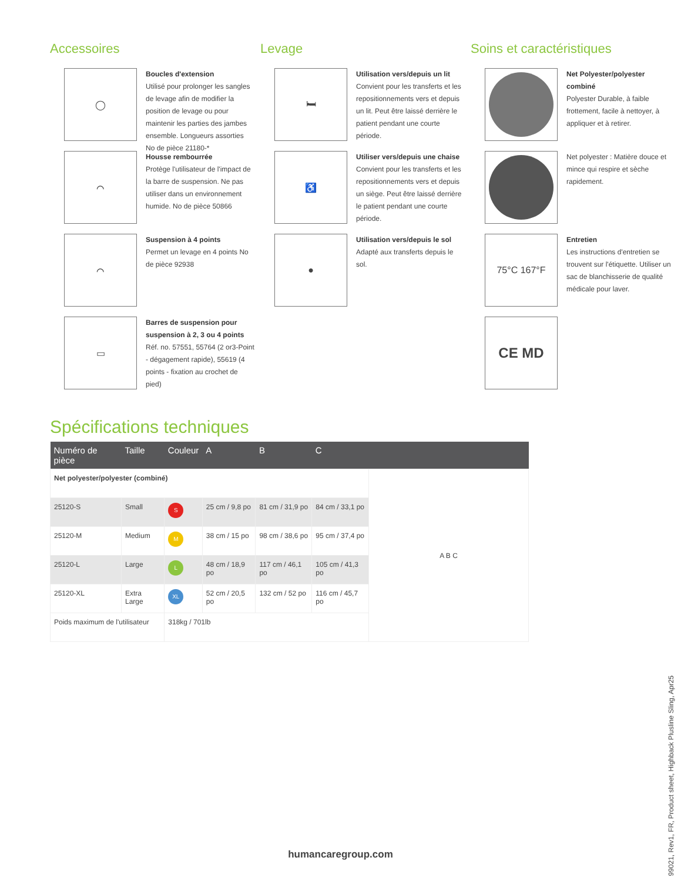Accessoires
◯
Boucles d'extension
Utilisé pour prolonger les sangles de levage afin de modifier la position de levage ou pour maintenir les parties des jambes ensemble. Longueurs assorties No de pièce 21180-*
⌒
Housse rembourrée
Protège l'utilisateur de l'impact de la barre de suspension. Ne pas utiliser dans un environnement humide. No de pièce 50866
⌒
Suspension à 4 points
Permet un levage en 4 points No de pièce 92938
▭
Barres de suspension pour suspension à 2, 3 ou 4 points
Réf. no. 57551, 55764 (2 or3-Point - dégagement rapide), 55619 (4 points - fixation au crochet de pied)
Levage
🛏
Utilisation vers/depuis un lit
Convient pour les transferts et les repositionnements vers et depuis un lit. Peut être laissé derrière le patient pendant une courte période.
♿
Utiliser vers/depuis une chaise
Convient pour les transferts et les repositionnements vers et depuis un siège. Peut être laissé derrière le patient pendant une courte période.
●
Utilisation vers/depuis le sol
Adapté aux transferts depuis le sol.
Soins et caractéristiques
Net Polyester/polyester combiné
Polyester Durable, à faible frottement, facile à nettoyer, à appliquer et à retirer.
Net polyester : Matière douce et mince qui respire et sèche rapidement.
75°C 167°F
Entretien
Les instructions d'entretien se trouvent sur l'étiquette. Utiliser un sac de blanchisserie de qualité médicale pour laver.
CE MD
Spécifications techniques
| Numéro de pièce | Taille | Couleur | A | B | C | |
| --- | --- | --- | --- | --- | --- | --- |
| Net polyester/polyester (combiné) | | | | | | A B C |
| 25120-S | Small | S | 25 cm / 9,8 po | 81 cm / 31,9 po | 84 cm / 33,1 po | |
| 25120-M | Medium | M | 38 cm / 15 po | 98 cm / 38,6 po | 95 cm / 37,4 po | |
| 25120-L | Large | L | 48 cm / 18,9 po | 117 cm / 46,1 po | 105 cm / 41,3 po | |
| 25120-XL | Extra Large | XL | 52 cm / 20,5 po | 132 cm / 52 po | 116 cm / 45,7 po | |
| Poids maximum de l'utilisateur | | 318kg / 701lb | | | | |
99021, Rev1, FR, Product sheet, Highback Plusline Sling, Apr25
humancaregroup.com